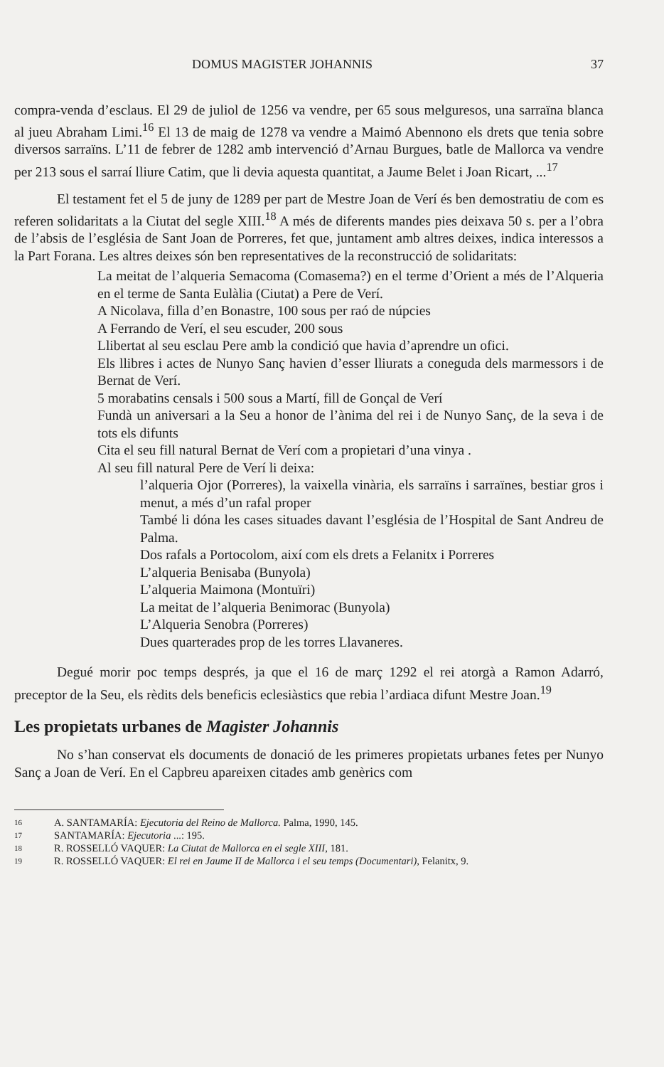DOMUS MAGISTER JOHANNIS 37
compra-venda d’esclaus. El 29 de juliol de 1256 va vendre, per 65 sous melguresos, una sarraïna blanca al jueu Abraham Limi.<sup>16</sup> El 13 de maig de 1278 va vendre a Maimó Abennono els drets que tenia sobre diversos sarraïns. L’11 de febrer de 1282 amb intervenció d’Arnau Burgues, batle de Mallorca va vendre per 213 sous el sarraí lliure Catim, que li devia aquesta quantitat, a Jaume Belet i Joan Ricart, ...<sup>17</sup>
El testament fet el 5 de juny de 1289 per part de Mestre Joan de Verí és ben demostratiu de com es referen solidaritats a la Ciutat del segle XIII.<sup>18</sup> A més de diferents mandes pies deixava 50 s. per a l’obra de l’absis de l’església de Sant Joan de Porreres, fet que, juntament amb altres deixes, indica interessos a la Part Forana. Les altres deixes són ben representatives de la reconstrucció de solidaritats:
La meitat de l’alqueria Semacoma (Comasema?) en el terme d’Orient a més de l’Alqueria en el terme de Santa Eulàlia (Ciutat) a Pere de Verí.
A Nicolava, filla d’en Bonastre, 100 sous per raó de núpcies
A Ferrando de Verí, el seu escuder, 200 sous
Llibertat al seu esclau Pere amb la condició que havia d’aprendre un ofici.
Els llibres i actes de Nunyo Sanç havien d’esser lliurats a coneguda dels marmessors i de Bernat de Verí.
5 morabatins censals i 500 sous a Martí, fill de Gonçal de Verí
Fundà un aniversari a la Seu a honor de l’ànima del rei i de Nunyo Sanç, de la seva i de tots els difunts
Cita el seu fill natural Bernat de Verí com a propietari d’una vinya .
Al seu fill natural Pere de Verí li deixa:
l’alqueria Ojor (Porreres), la vaixella vinària, els sarraïns i sarraïnes, bestiar gros i menut, a més d’un rafal proper
També li dóna les cases situades davant l’església de l’Hospital de Sant Andreu de Palma.
Dos rafals a Portocolom, així com els drets a Felanitx i Porreres
L’alqueria Benisaba (Bunyola)
L’alqueria Maimona (Montuïri)
La meitat de l’alqueria Benimorac (Bunyola)
L’Alqueria Senobra (Porreres)
Dues quarterades prop de les torres Llavaneres.
Degué morir poc temps després, ja que el 16 de març 1292 el rei atorgà a Ramon Adarró, preceptor de la Seu, els rèdits dels beneficis eclesiàstics que rebia l’ardiaca difunt Mestre Joan.<sup>19</sup>
Les propietats urbanes de Magister Johannis
No s’han conservat els documents de donació de les primeres propietats urbanes fetes per Nunyo Sanç a Joan de Verí. En el Capbreu apareixen citades amb genèrics com
16 A. SANTAMARÍA: Ejecutoria del Reino de Mallorca. Palma, 1990, 145.
17 SANTAMARÍA: Ejecutoria ...: 195.
18 R. ROSSELLÓ VAQUER: La Ciutat de Mallorca en el segle XIII, 181.
19 R. ROSSELLÓ VAQUER: El rei en Jaume II de Mallorca i el seu temps (Documentari), Felanitx, 9.